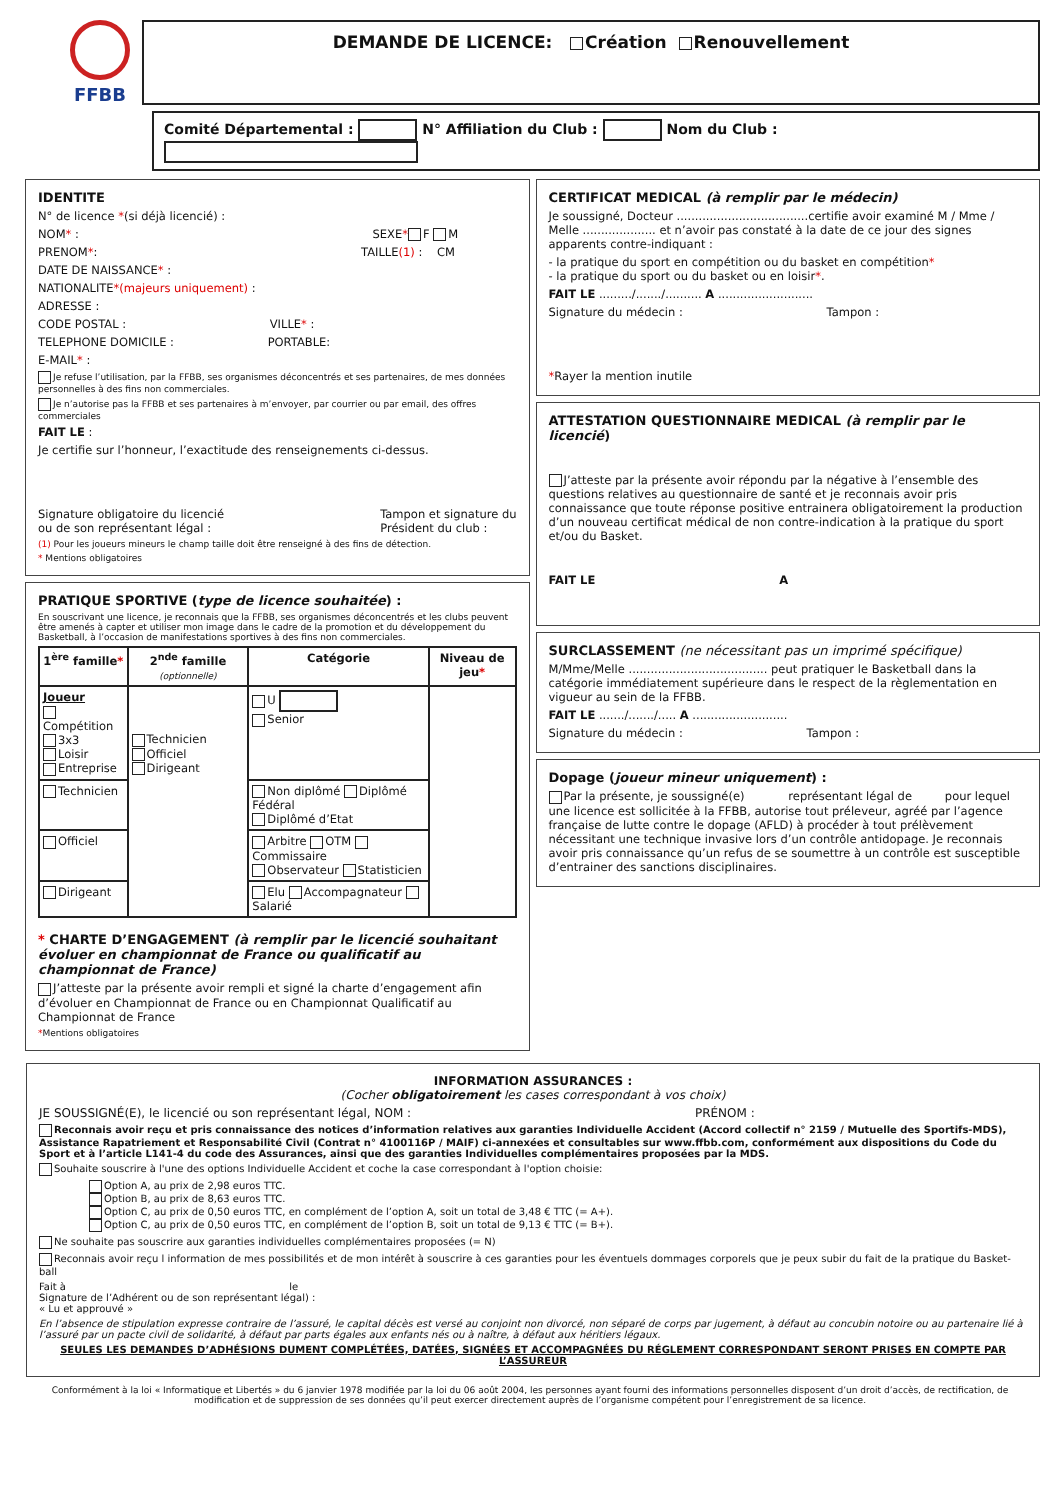FFBB
DEMANDE DE LICENCE: Création Renouvellement
Comité Départemental : N° Affiliation du Club : Nom du Club :
IDENTITE
N° de licence *(si déjà licencié) :
NOM* : SEXE* F M
PRENOM*: TAILLE(1) : CM
DATE DE NAISSANCE* :
NATIONALITE*(majeurs uniquement) :
ADRESSE :
CODE POSTAL : VILLE* :
TELEPHONE DOMICILE : PORTABLE:
E-MAIL* :
Je refuse l’utilisation, par la FFBB, ses organismes déconcentrés et ses partenaires, de mes données personnelles à des fins non commerciales.
Je n’autorise pas la FFBB et ses partenaires à m’envoyer, par courrier ou par email, des offres commerciales
FAIT LE :
Je certifie sur l’honneur, l’exactitude des renseignements ci-dessus.
Signature obligatoire du licencié
ou de son représentant légal :
Tampon et signature du
Président du club :
(1) Pour les joueurs mineurs le champ taille doit être renseigné à des fins de détection.
* Mentions obligatoires
PRATIQUE SPORTIVE (type de licence souhaitée) :
En souscrivant une licence, je reconnais que la FFBB, ses organismes déconcentrés et les clubs peuvent être amenés à capter et utiliser mon image dans le cadre de la promotion et du développement du Basketball, à l’occasion de manifestations sportives à des fins non commerciales.
| 1<sup>ère</sup> famille * | 2<sup>nde</sup> famille (optionnelle) | Catégorie | Niveau de jeu * |
| --- | --- | --- | --- |
| Joueur Compétition 3x3 Loisir Entreprise | Technicien Officiel Dirigeant | U Senior | |
| Technicien | | Non diplômé Diplômé Fédéral Diplômé d’Etat | |
| Officiel | | Arbitre OTM Commissaire Observateur Statisticien | |
| Dirigeant | | Elu Accompagnateur Salarié | |
* CHARTE D’ENGAGEMENT (à remplir par le licencié souhaitant évoluer en championnat de France ou qualificatif au championnat de France)
J’atteste par la présente avoir rempli et signé la charte d’engagement afin d’évoluer en Championnat de France ou en Championnat Qualificatif au Championnat de France
*Mentions obligatoires
CERTIFICAT MEDICAL (à remplir par le médecin)
Je soussigné, Docteur ....................................certifie avoir examiné M / Mme / Melle .................... et n’avoir pas constaté à la date de ce jour des signes apparents contre-indiquant :
- la pratique du sport en compétition ou du basket en compétition*
- la pratique du sport ou du basket ou en loisir*.
FAIT LE ........./......./.......... A ..........................
Signature du médecin : Tampon :
*Rayer la mention inutile
ATTESTATION QUESTIONNAIRE MEDICAL (à remplir par le licencié)
J’atteste par la présente avoir répondu par la négative à l’ensemble des questions relatives au questionnaire de santé et je reconnais avoir pris connaissance que toute réponse positive entrainera obligatoirement la production d’un nouveau certificat médical de non contre-indication à la pratique du sport et/ou du Basket.
FAIT LE A
SURCLASSEMENT (ne nécessitant pas un imprimé spécifique)
M/Mme/Melle ...................................... peut pratiquer le Basketball dans la catégorie immédiatement supérieure dans le respect de la règlementation en vigueur au sein de la FFBB.
FAIT LE ......./......./..... A ..........................
Signature du médecin : Tampon :
Dopage (joueur mineur uniquement) :
Par la présente, je soussigné(e) représentant légal de pour lequel une licence est sollicitée à la FFBB, autorise tout préleveur, agréé par l’agence française de lutte contre le dopage (AFLD) à procéder à tout prélèvement nécessitant une technique invasive lors d’un contrôle antidopage. Je reconnais avoir pris connaissance qu’un refus de se soumettre à un contrôle est susceptible d’entrainer des sanctions disciplinaires.
INFORMATION ASSURANCES :
(Cocher obligatoirement les cases correspondant à vos choix)
JE SOUSSIGNÉ(E), le licencié ou son représentant légal, NOM : PRÉNOM :
Reconnais avoir reçu et pris connaissance des notices d’information relatives aux garanties Individuelle Accident (Accord collectif n° 2159 / Mutuelle des Sportifs-MDS), Assistance Rapatriement et Responsabilité Civil (Contrat n° 4100116P / MAIF) ci-annexées et consultables sur www.ffbb.com, conformément aux dispositions du Code du Sport et à l’article L141-4 du code des Assurances, ainsi que des garanties Individuelles complémentaires proposées par la MDS.
Souhaite souscrire à l'une des options Individuelle Accident et coche la case correspondant à l'option choisie:
Option A, au prix de 2,98 euros TTC.
Option B, au prix de 8,63 euros TTC.
Option C, au prix de 0,50 euros TTC, en complément de l’option A, soit un total de 3,48 € TTC (= A+).
Option C, au prix de 0,50 euros TTC, en complément de l’option B, soit un total de 9,13 € TTC (= B+).
Ne souhaite pas souscrire aux garanties individuelles complémentaires proposées (= N)
Reconnais avoir reçu l information de mes possibilités et de mon intérêt à souscrire à ces garanties pour les éventuels dommages corporels que je peux subir du fait de la pratique du Basket-ball
Fait à le
Signature de l’Adhérent ou de son représentant légal) :
« Lu et approuvé »
En l’absence de stipulation expresse contraire de l’assuré, le capital décès est versé au conjoint non divorcé, non séparé de corps par jugement, à défaut au concubin notoire ou au partenaire lié à l’assuré par un pacte civil de solidarité, à défaut par parts égales aux enfants nés ou à naître, à défaut aux héritiers légaux.
SEULES LES DEMANDES D’ADHÉSIONS DUMENT COMPLÉTÉES, DATÉES, SIGNÉES ET ACCOMPAGNÉES DU RÉGLEMENT CORRESPONDANT SERONT PRISES EN COMPTE PAR L’ASSUREUR
Conformément à la loi « Informatique et Libertés » du 6 janvier 1978 modifiée par la loi du 06 août 2004, les personnes ayant fourni des informations personnelles disposent d’un droit d’accès, de rectification, de modification et de suppression de ses données qu’il peut exercer directement auprès de l’organisme compétent pour l’enregistrement de sa licence.